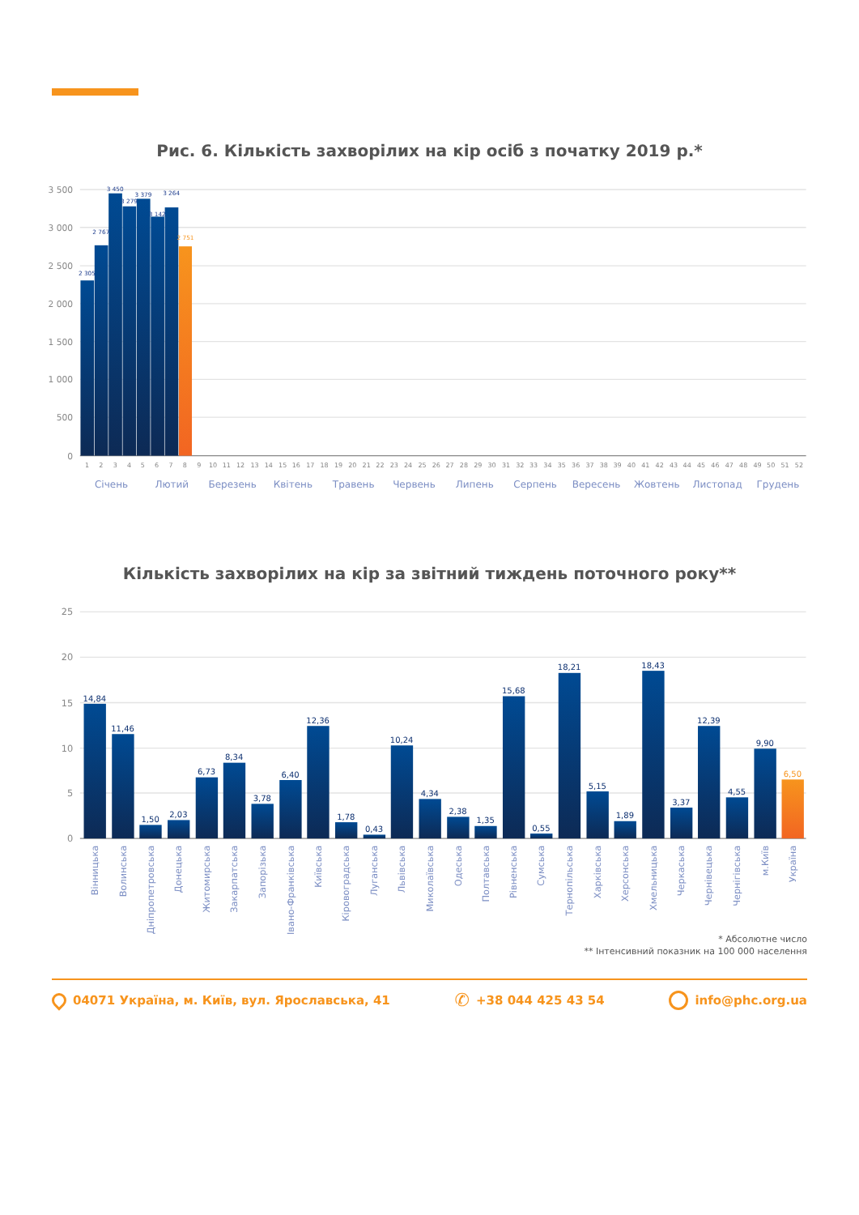Рис. 6. Кількість захворілих на кір осіб з початку 2019 р.*
3 500
3 000
2 500
2 000
1 500
1 000
500
0
2 305
2 767
3 450
3 279
3 379
3 142
3 264
2 751
1
2
3
4
5
6
7
8
9
10
11
12
13
14
15
16
17
18
19
20
21
22
23
24
25
26
27
28
29
30
31
32
33
34
35
36
37
38
39
40
41
42
43
44
45
46
47
48
49
50
51
52
Січень
Лютий
Березень
Квітень
Травень
Червень
Липень
Серпень
Вересень
Жовтень
Листопад
Грудень
Кількість захворілих на кір за звітний тиждень поточного року**
25
20
15
10
5
0
14,84
11,46
1,50
2,03
6,73
8,34
3,78
6,40
12,36
1,78
0,43
10,24
4,34
2,38
1,35
15,68
0,55
18,21
5,15
1,89
18,43
3,37
12,39
4,55
9,90
6,50
Вінницька
Волинська
Дніпропетровська
Донецька
Житомирська
Закарпатська
Запорізька
Івано-Франківська
Київська
Кіровоградська
Луганська
Львівська
Миколаївська
Одеська
Полтавська
Рівненська
Сумська
Тернопільська
Харківська
Херсонська
Хмельницька
Черкаська
Чернівецька
Чернігівська
м.Київ
Україна
* Абсолютне число
** Інтенсивний показник на 100 000 населення
04071 Україна, м. Київ, вул. Ярославська, 41 ✆ +38 044 425 43 54 info@phc.org.ua